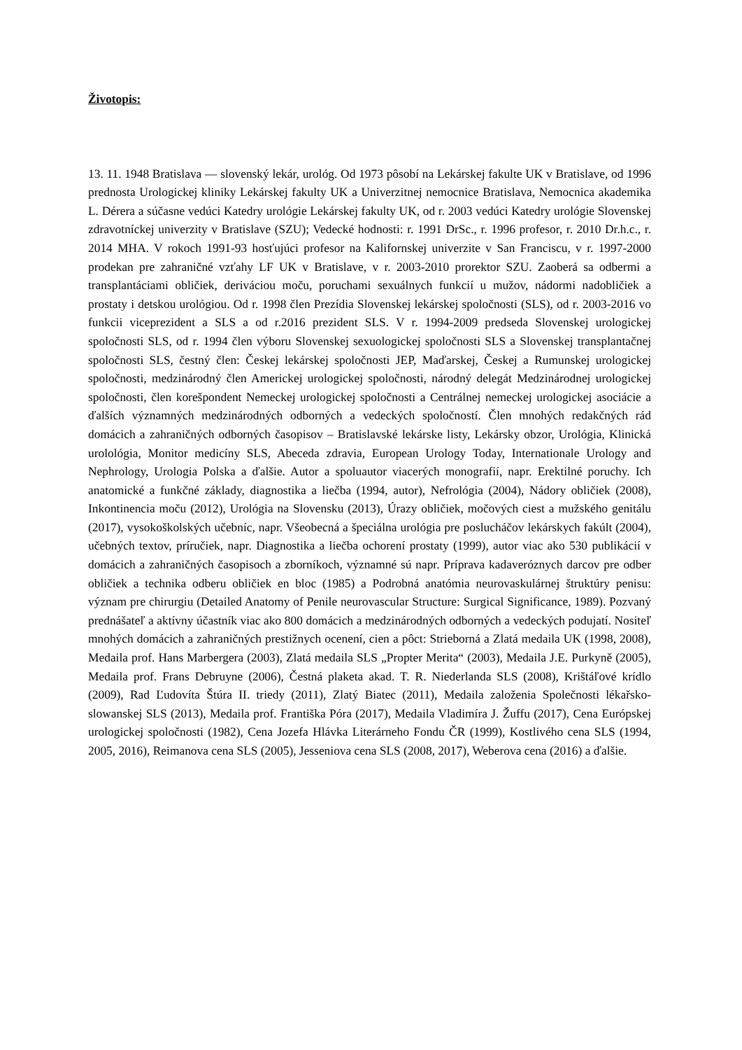Životopis:
13. 11. 1948 Bratislava — slovenský lekár, urológ. Od 1973 pôsobí na Lekárskej fakulte UK v Bratislave, od 1996 prednosta Urologickej kliniky Lekárskej fakulty UK a Univerzitnej nemocnice Bratislava, Nemocnica akademika L. Dérera a súčasne vedúci Katedry urológie Lekárskej fakulty UK, od r. 2003 vedúci Katedry urológie Slovenskej zdravotníckej univerzity v Bratislave (SZU); Vedecké hodnosti: r. 1991 DrSc., r. 1996 profesor, r. 2010 Dr.h.c., r. 2014 MHA. V rokoch 1991-93 hosťujúci profesor na Kalifornskej univerzite v San Franciscu, v r. 1997-2000 prodekan pre zahraničné vzťahy LF UK v Bratislave, v r. 2003-2010 prorektor SZU. Zaoberá sa odbermi a transplantáciami obličiek, deriváciou moču, poruchami sexuálnych funkcií u mužov, nádormi nadobličiek a prostaty i detskou urológiou. Od r. 1998 člen Prezídia Slovenskej lekárskej spoločnosti (SLS), od r. 2003-2016 vo funkcii viceprezident a SLS a od r.2016 prezident SLS. V r. 1994-2009 predseda Slovenskej urologickej spoločnosti SLS, od r. 1994 člen výboru Slovenskej sexuologickej spoločnosti SLS a Slovenskej transplantačnej spoločnosti SLS, čestný člen: Českej lekárskej spoločnosti JEP, Maďarskej, Českej a Rumunskej urologickej spoločnosti, medzinárodný člen Americkej urologickej spoločnosti, národný delegát Medzinárodnej urologickej spoločnosti, člen korešpondent Nemeckej urologickej spoločnosti a Centrálnej nemeckej urologickej asociácie a ďalších významných medzinárodných odborných a vedeckých spoločností. Člen mnohých redakčných rád domácich a zahraničných odborných časopisov – Bratislavské lekárske listy, Lekársky obzor, Urológia, Klinická urolológia, Monitor medicíny SLS, Abeceda zdravia, European Urology Today, Internationale Urology and Nephrology, Urologia Polska a ďalšie. Autor a spoluautor viacerých monografií, napr. Erektilné poruchy. Ich anatomické a funkčné základy, diagnostika a liečba (1994, autor), Nefrológia (2004), Nádory obličiek (2008), Inkontinencia moču (2012), Urológia na Slovensku (2013), Úrazy obličiek, močových ciest a mužského genitálu (2017), vysokoškolských učebníc, napr. Všeobecná a špeciálna urológia pre poslucháčov lekárskych fakúlt (2004), učebných textov, príručiek, napr. Diagnostika a liečba ochorení prostaty (1999), autor viac ako 530 publikácií v domácich a zahraničných časopisoch a zborníkoch, významné sú napr. Príprava kadaveróznych darcov pre odber obličiek a technika odberu obličiek en bloc (1985) a Podrobná anatómia neurovaskulárnej štruktúry penisu: význam pre chirurgiu (Detailed Anatomy of Penile neurovascular Structure: Surgical Significance, 1989). Pozvaný prednášateľ a aktívny účastník viac ako 800 domácich a medzinárodných odborných a vedeckých podujatí. Nositeľ mnohých domácich a zahraničných prestižnych ocenení, cien a pôct: Strieborná a Zlatá medaila UK (1998, 2008), Medaila prof. Hans Marbergera (2003), Zlatá medaila SLS „Propter Merita“ (2003), Medaila J.E. Purkyně (2005), Medaila prof. Frans Debruyne (2006), Čestná plaketa akad. T. R. Niederlanda SLS (2008), Krištáľové krídlo (2009), Rad Ľudovíta Štúra II. triedy (2011), Zlatý Biatec (2011), Medaila založenia Společnosti lékařsko-slowanskej SLS (2013), Medaila prof. Františka Póra (2017), Medaila Vladimíra J. Žuffu (2017), Cena Európskej urologickej spoločnosti (1982), Cena Jozefa Hlávka Literárneho Fondu ČR (1999), Kostlivého cena SLS (1994, 2005, 2016), Reimanova cena SLS (2005), Jesseniova cena SLS (2008, 2017), Weberova cena (2016) a ďalšie.